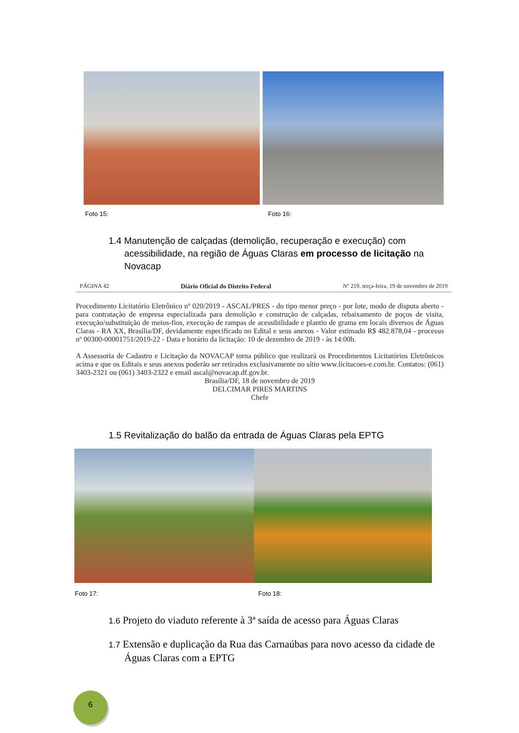Foto 15: Foto 16:
1.4 Manutenção de calçadas (demolição, recuperação e execução) com acessibilidade, na região de Águas Claras em processo de licitação na Novacap
PÁGINA 42 Diário Oficial do Distrito Federal Nº 219, terça-feira, 19 de novembro de 2019
Procedimento Licitatório Eletrônico nº 020/2019 - ASCAL/PRES - do tipo menor preço - por lote, modo de disputa aberto - para contratação de empresa especializada para demolição e construção de calçadas, rebaixamento de poços de visita, execução/substituição de meios-fios, execução de rampas de acessibilidade e plantio de grama em locais diversos de Águas Claras - RA XX, Brasília/DF, devidamente especificado no Edital e seus anexos - Valor estimado R$ 482.878,04 - processo nº 00300-00001751/2019-22 - Data e horário da licitação: 10 de dezembro de 2019 - às 14:00h.
A Assessoria de Cadastro e Licitação da NOVACAP torna público que realizará os Procedimentos Licitatórios Eletrônicos acima e que os Editais e seus anexos poderão ser retirados exclusivamente no sítio www.licitacoes-e.com.br. Contatos: (061) 3403-2321 ou (061) 3403-2322 e email ascal@novacap.df.gov.br.
Brasília/DF, 18 de novembro de 2019
DELCIMAR PIRES MARTINS
Chefe
1.5 Revitalização do balão da entrada de Águas Claras pela EPTG
Foto 17: Foto 18:
1.6 Projeto do viaduto referente à 3ª saída de acesso para Águas Claras
1.7 Extensão e duplicação da Rua das Carnaúbas para novo acesso da cidade de Águas Claras com a EPTG
6